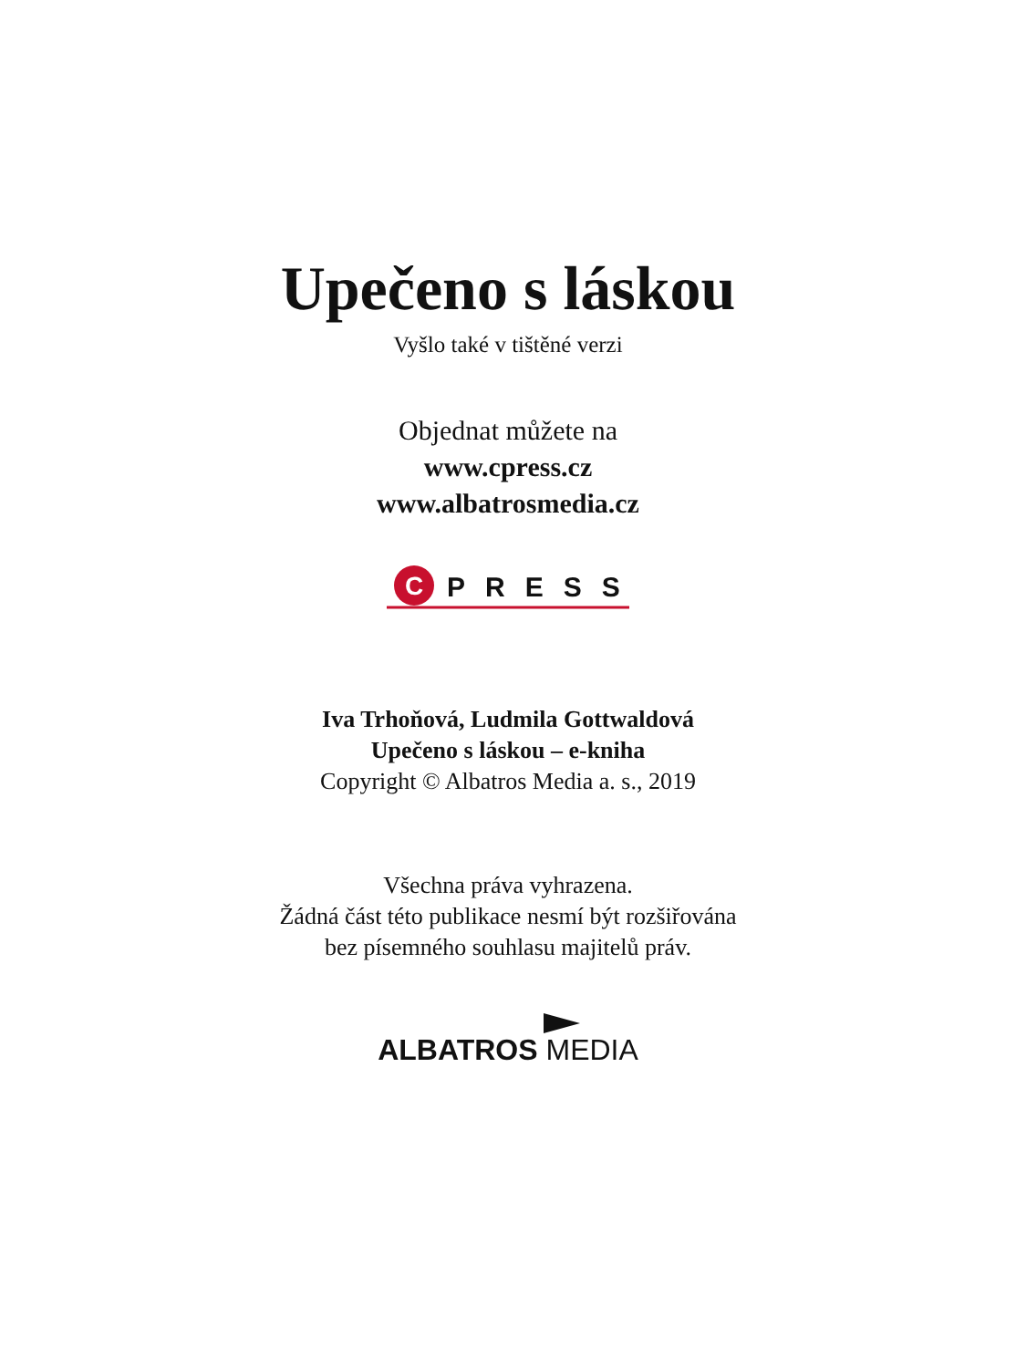Upečeno s láskou
Vyšlo také v tištěné verzi
Objednat můžete na
www.cpress.cz
www.albatrosmedia.cz
C
PRESS
Iva Trhoňová, Ludmila Gottwaldová
Upečeno s láskou – e-kniha
Copyright © Albatros Media a. s., 2019
Všechna práva vyhrazena.
Žádná část této publikace nesmí být rozšiřována
bez písemného souhlasu majitelů práv.
ALBATROS MEDIA